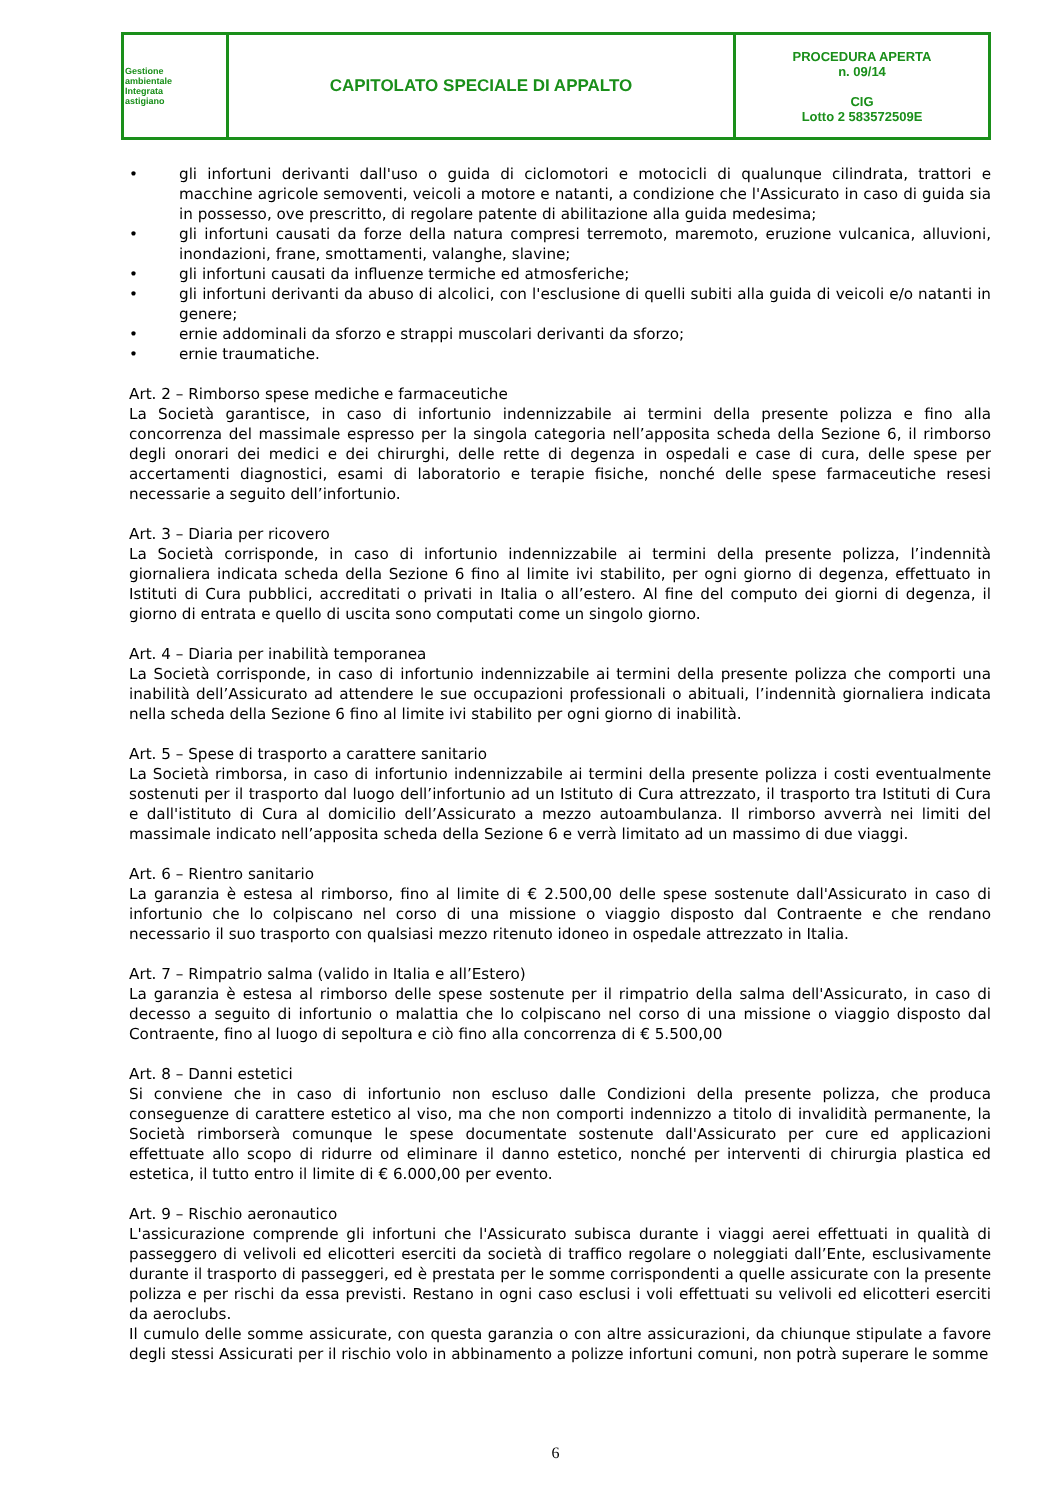| Gestione ambientale Integrata astigiano | CAPITOLATO SPECIALE DI APPALTO | PROCEDURA APERTA n. 09/14 CIG Lotto 2 583572509E |
• gli infortuni derivanti dall'uso o guida di ciclomotori e motocicli di qualunque cilindrata, trattori e macchine agricole semoventi, veicoli a motore e natanti, a condizione che l'Assicurato in caso di guida sia in possesso, ove prescritto, di regolare patente di abilitazione alla guida medesima;
• gli infortuni causati da forze della natura compresi terremoto, maremoto, eruzione vulcanica, alluvioni, inondazioni, frane, smottamenti, valanghe, slavine;
• gli infortuni causati da influenze termiche ed atmosferiche;
• gli infortuni derivanti da abuso di alcolici, con l'esclusione di quelli subiti alla guida di veicoli e/o natanti in genere;
• ernie addominali da sforzo e strappi muscolari derivanti da sforzo;
• ernie traumatiche.
Art. 2 – Rimborso spese mediche e farmaceutiche
La Società garantisce, in caso di infortunio indennizzabile ai termini della presente polizza e fino alla concorrenza del massimale espresso per la singola categoria nell’apposita scheda della Sezione 6, il rimborso degli onorari dei medici e dei chirurghi, delle rette di degenza in ospedali e case di cura, delle spese per accertamenti diagnostici, esami di laboratorio e terapie fisiche, nonché delle spese farmaceutiche resesi necessarie a seguito dell’infortunio.
Art. 3 – Diaria per ricovero
La Società corrisponde, in caso di infortunio indennizzabile ai termini della presente polizza, l’indennità giornaliera indicata scheda della Sezione 6 fino al limite ivi stabilito, per ogni giorno di degenza, effettuato in Istituti di Cura pubblici, accreditati o privati in Italia o all’estero. Al fine del computo dei giorni di degenza, il giorno di entrata e quello di uscita sono computati come un singolo giorno.
Art. 4 – Diaria per inabilità temporanea
La Società corrisponde, in caso di infortunio indennizzabile ai termini della presente polizza che comporti una inabilità dell’Assicurato ad attendere le sue occupazioni professionali o abituali, l’indennità giornaliera indicata nella scheda della Sezione 6 fino al limite ivi stabilito per ogni giorno di inabilità.
Art. 5 – Spese di trasporto a carattere sanitario
La Società rimborsa, in caso di infortunio indennizzabile ai termini della presente polizza i costi eventualmente sostenuti per il trasporto dal luogo dell’infortunio ad un Istituto di Cura attrezzato, il trasporto tra Istituti di Cura e dall'istituto di Cura al domicilio dell’Assicurato a mezzo autoambulanza. Il rimborso avverrà nei limiti del massimale indicato nell’apposita scheda della Sezione 6 e verrà limitato ad un massimo di due viaggi.
Art. 6 – Rientro sanitario
La garanzia è estesa al rimborso, fino al limite di € 2.500,00 delle spese sostenute dall'Assicurato in caso di infortunio che lo colpiscano nel corso di una missione o viaggio disposto dal Contraente e che rendano necessario il suo trasporto con qualsiasi mezzo ritenuto idoneo in ospedale attrezzato in Italia.
Art. 7 – Rimpatrio salma (valido in Italia e all’Estero)
La garanzia è estesa al rimborso delle spese sostenute per il rimpatrio della salma dell'Assicurato, in caso di decesso a seguito di infortunio o malattia che lo colpiscano nel corso di una missione o viaggio disposto dal Contraente, fino al luogo di sepoltura e ciò fino alla concorrenza di € 5.500,00
Art. 8 – Danni estetici
Si conviene che in caso di infortunio non escluso dalle Condizioni della presente polizza, che produca conseguenze di carattere estetico al viso, ma che non comporti indennizzo a titolo di invalidità permanente, la Società rimborserà comunque le spese documentate sostenute dall'Assicurato per cure ed applicazioni effettuate allo scopo di ridurre od eliminare il danno estetico, nonché per interventi di chirurgia plastica ed estetica, il tutto entro il limite di € 6.000,00 per evento.
Art. 9 – Rischio aeronautico
L'assicurazione comprende gli infortuni che l'Assicurato subisca durante i viaggi aerei effettuati in qualità di passeggero di velivoli ed elicotteri eserciti da società di traffico regolare o noleggiati dall’Ente, esclusivamente durante il trasporto di passeggeri, ed è prestata per le somme corrispondenti a quelle assicurate con la presente polizza e per rischi da essa previsti. Restano in ogni caso esclusi i voli effettuati su velivoli ed elicotteri eserciti da aeroclubs.
Il cumulo delle somme assicurate, con questa garanzia o con altre assicurazioni, da chiunque stipulate a favore degli stessi Assicurati per il rischio volo in abbinamento a polizze infortuni comuni, non potrà superare le somme
6